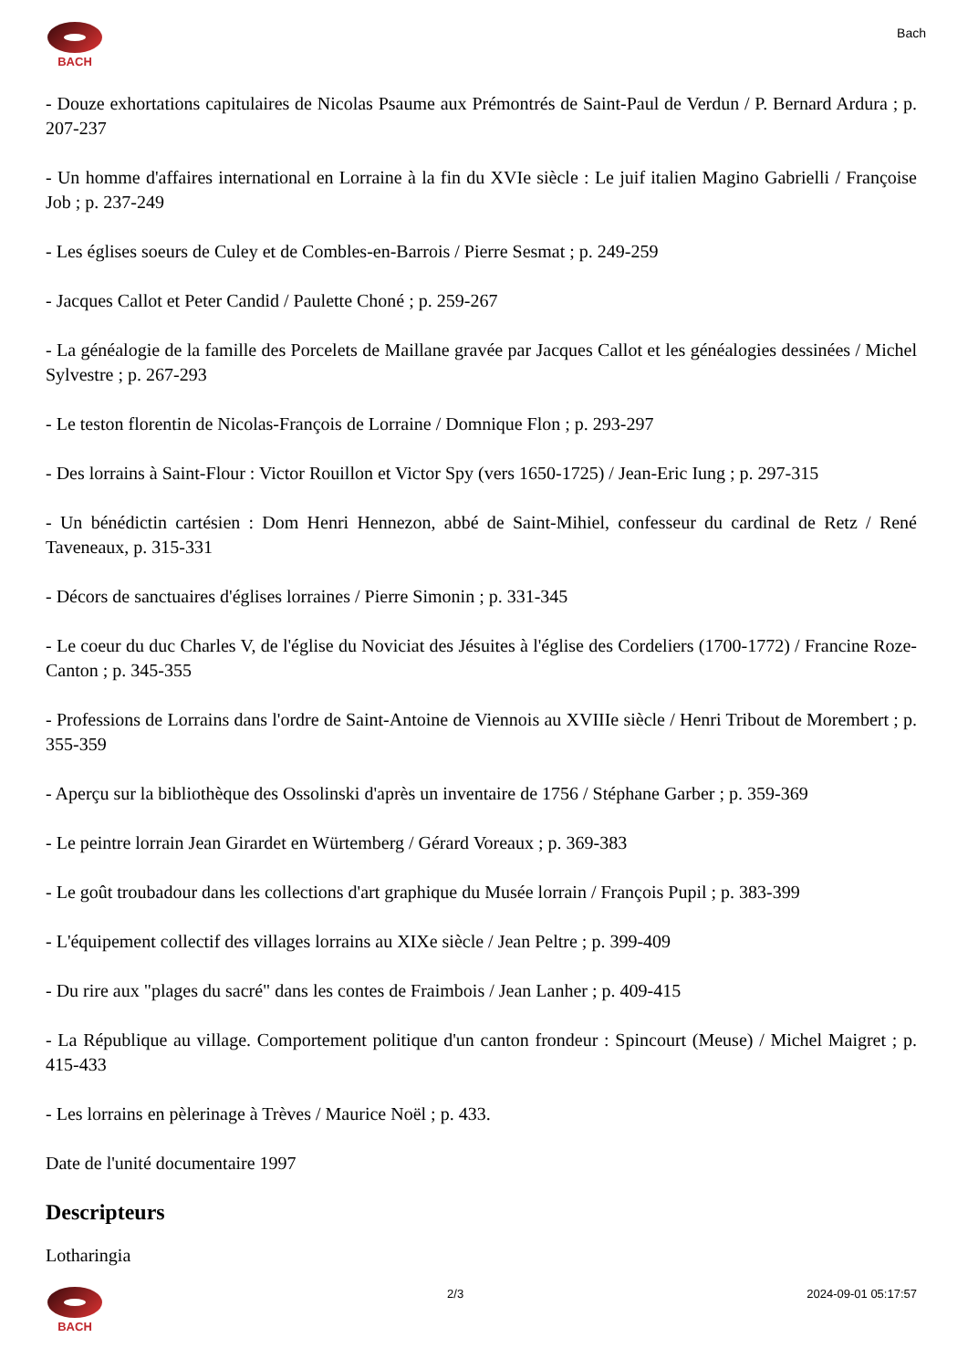BACH
Bach
- Douze exhortations capitulaires de Nicolas Psaume aux Prémontrés de Saint-Paul de Verdun / P. Bernard Ardura ; p. 207-237
- Un homme d'affaires international en Lorraine à la fin du XVIe siècle : Le juif italien Magino Gabrielli / Françoise Job ; p. 237-249
- Les églises soeurs de Culey et de Combles-en-Barrois / Pierre Sesmat ; p. 249-259
- Jacques Callot et Peter Candid / Paulette Choné ; p. 259-267
- La généalogie de la famille des Porcelets de Maillane gravée par Jacques Callot et les généalogies dessinées / Michel Sylvestre ; p. 267-293
- Le teston florentin de Nicolas-François de Lorraine / Domnique Flon ; p. 293-297
- Des lorrains à Saint-Flour : Victor Rouillon et Victor Spy (vers 1650-1725) / Jean-Eric Iung ; p. 297-315
- Un bénédictin cartésien : Dom Henri Hennezon, abbé de Saint-Mihiel, confesseur du cardinal de Retz / René Taveneaux, p. 315-331
- Décors de sanctuaires d'églises lorraines / Pierre Simonin ; p. 331-345
- Le coeur du duc Charles V, de l'église du Noviciat des Jésuites à l'église des Cordeliers (1700-1772) / Francine Roze-Canton ; p. 345-355
- Professions de Lorrains dans l'ordre de Saint-Antoine de Viennois au XVIIIe siècle / Henri Tribout de Morembert ; p. 355-359
- Aperçu sur la bibliothèque des Ossolinski d'après un inventaire de 1756 / Stéphane Garber ; p. 359-369
- Le peintre lorrain Jean Girardet en Würtemberg / Gérard Voreaux ; p. 369-383
- Le goût troubadour dans les collections d'art graphique du Musée lorrain / François Pupil ; p. 383-399
- L'équipement collectif des villages lorrains au XIXe siècle / Jean Peltre ; p. 399-409
- Du rire aux "plages du sacré" dans les contes de Fraimbois / Jean Lanher ; p. 409-415
- La République au village. Comportement politique d'un canton frondeur : Spincourt (Meuse) / Michel Maigret ; p. 415-433
- Les lorrains en pèlerinage à Trèves / Maurice Noël ; p. 433.
Date de l'unité documentaire 1997
Descripteurs
Lotharingia
BACH 2/3 2024-09-01 05:17:57